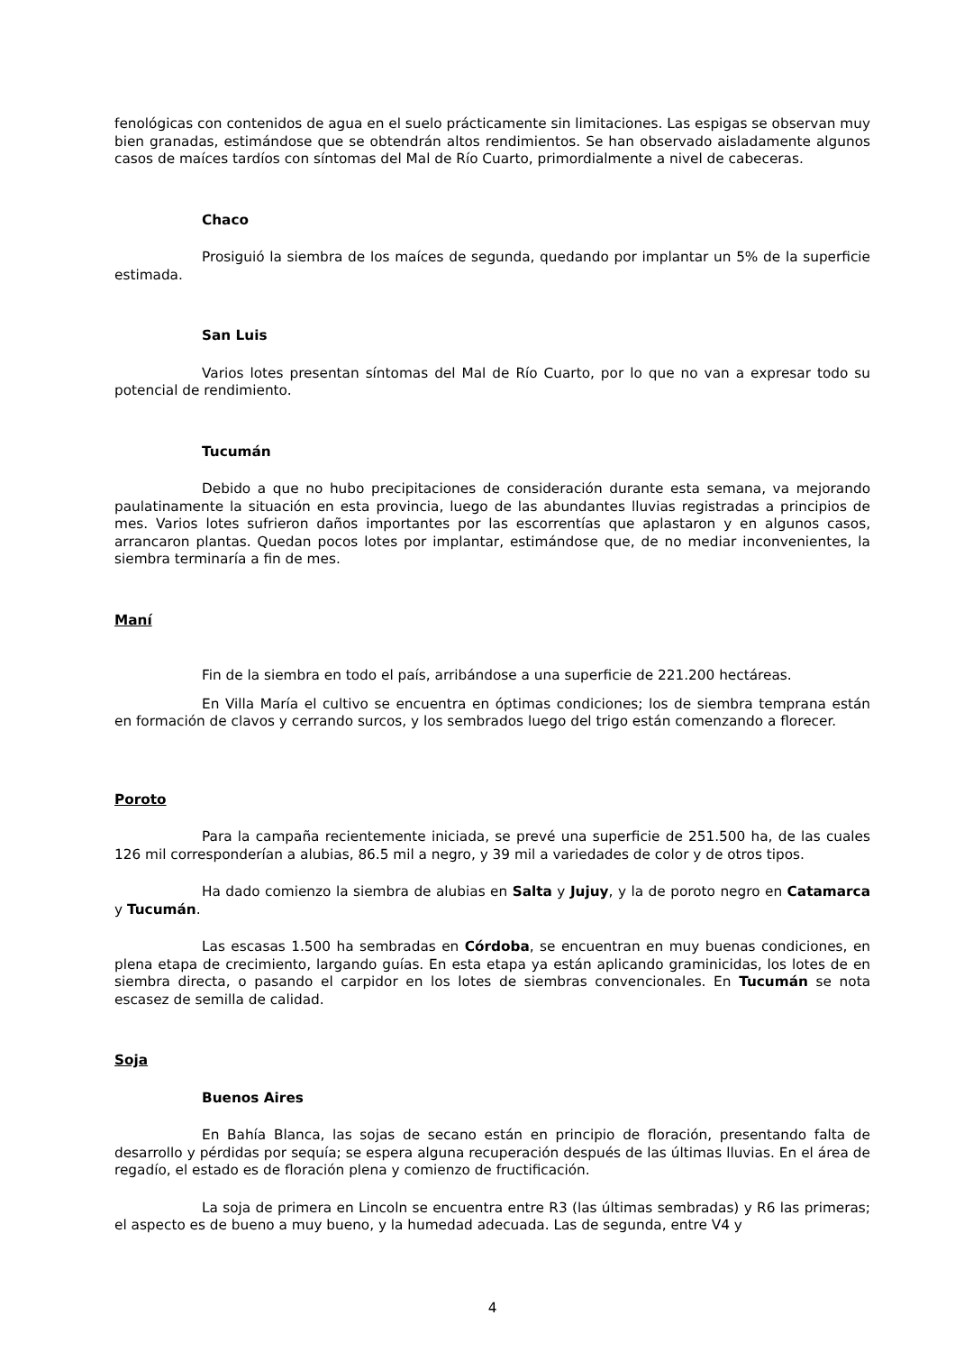fenológicas con contenidos de agua en el suelo prácticamente sin limitaciones. Las espigas se observan muy bien granadas, estimándose que se obtendrán altos rendimientos. Se han observado aisladamente algunos casos de maíces tardíos con síntomas del Mal de Río Cuarto, primordialmente a nivel de cabeceras.
Chaco
Prosiguió la siembra de los maíces de segunda, quedando por implantar un 5% de la superficie estimada.
San Luis
Varios lotes presentan síntomas del Mal de Río Cuarto, por lo que no van a expresar todo su potencial de rendimiento.
Tucumán
Debido a que no hubo precipitaciones de consideración durante esta semana, va mejorando paulatinamente la situación en esta provincia, luego de las abundantes lluvias registradas a principios de mes. Varios lotes sufrieron daños importantes por las escorrentías que aplastaron y en algunos casos, arrancaron plantas. Quedan pocos lotes por implantar, estimándose que, de no mediar inconvenientes, la siembra terminaría a fin de mes.
Maní
Fin de la siembra en todo el país, arribándose a una superficie de 221.200 hectáreas.
En Villa María el cultivo se encuentra en óptimas condiciones; los de siembra temprana están en formación de clavos y cerrando surcos, y los sembrados luego del trigo están comenzando a florecer.
Poroto
Para la campaña recientemente iniciada, se prevé una superficie de 251.500 ha, de las cuales 126 mil corresponderían a alubias, 86.5 mil a negro, y 39 mil a variedades de color y de otros tipos.
Ha dado comienzo la siembra de alubias en Salta y Jujuy, y la de poroto negro en Catamarca y Tucumán.
Las escasas 1.500 ha sembradas en Córdoba, se encuentran en muy buenas condiciones, en plena etapa de crecimiento, largando guías. En esta etapa ya están aplicando graminicidas, los lotes de en siembra directa, o pasando el carpidor en los lotes de siembras convencionales. En Tucumán se nota escasez de semilla de calidad.
Soja
Buenos Aires
En Bahía Blanca, las sojas de secano están en principio de floración, presentando falta de desarrollo y pérdidas por sequía; se espera alguna recuperación después de las últimas lluvias. En el área de regadío, el estado es de floración plena y comienzo de fructificación.
La soja de primera en Lincoln se encuentra entre R3 (las últimas sembradas) y R6 las primeras; el aspecto es de bueno a muy bueno, y la humedad adecuada. Las de segunda, entre V4 y
4